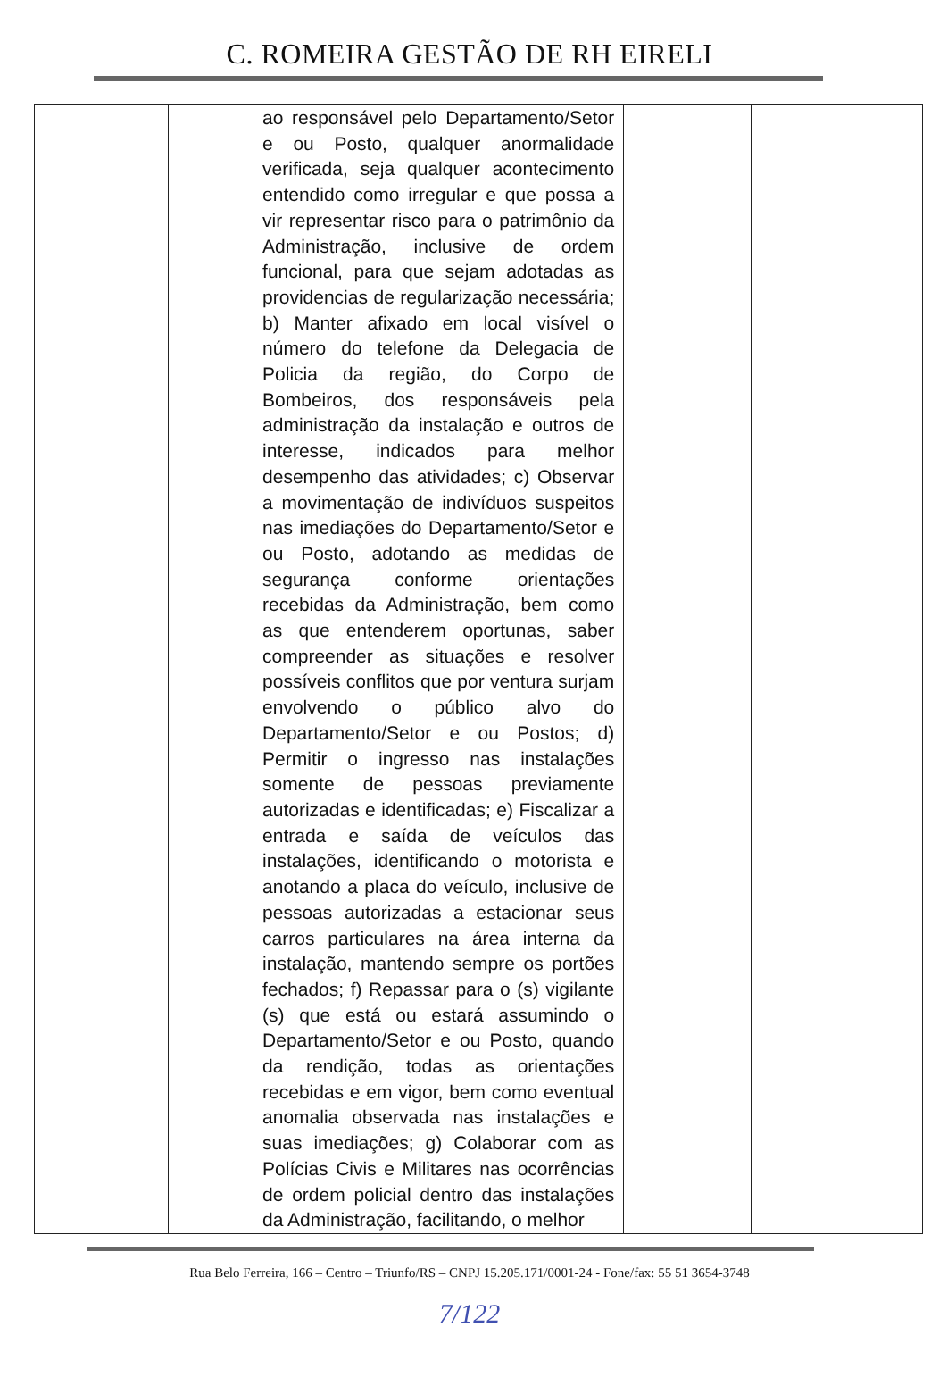C. ROMEIRA GESTÃO DE RH EIRELI
| | | | ao responsável pelo Departamento/Setor e ou Posto, qualquer anormalidade verificada, seja qualquer acontecimento entendido como irregular e que possa a vir representar risco para o patrimônio da Administração, inclusive de ordem funcional, para que sejam adotadas as providencias de regularização necessária; b) Manter afixado em local visível o número do telefone da Delegacia de Policia da região, do Corpo de Bombeiros, dos responsáveis pela administração da instalação e outros de interesse, indicados para melhor desempenho das atividades; c) Observar a movimentação de indivíduos suspeitos nas imediações do Departamento/Setor e ou Posto, adotando as medidas de segurança conforme orientações recebidas da Administração, bem como as que entenderem oportunas, saber compreender as situações e resolver possíveis conflitos que por ventura surjam envolvendo o público alvo do Departamento/Setor e ou Postos; d) Permitir o ingresso nas instalações somente de pessoas previamente autorizadas e identificadas; e) Fiscalizar a entrada e saída de veículos das instalações, identificando o motorista e anotando a placa do veículo, inclusive de pessoas autorizadas a estacionar seus carros particulares na área interna da instalação, mantendo sempre os portões fechados; f) Repassar para o (s) vigilante (s) que está ou estará assumindo o Departamento/Setor e ou Posto, quando da rendição, todas as orientações recebidas e em vigor, bem como eventual anomalia observada nas instalações e suas imediações; g) Colaborar com as Polícias Civis e Militares nas ocorrências de ordem policial dentro das instalações da Administração, facilitando, o melhor | | |
Rua Belo Ferreira, 166 – Centro – Triunfo/RS – CNPJ 15.205.171/0001-24 - Fone/fax: 55 51 3654-3748
7/122